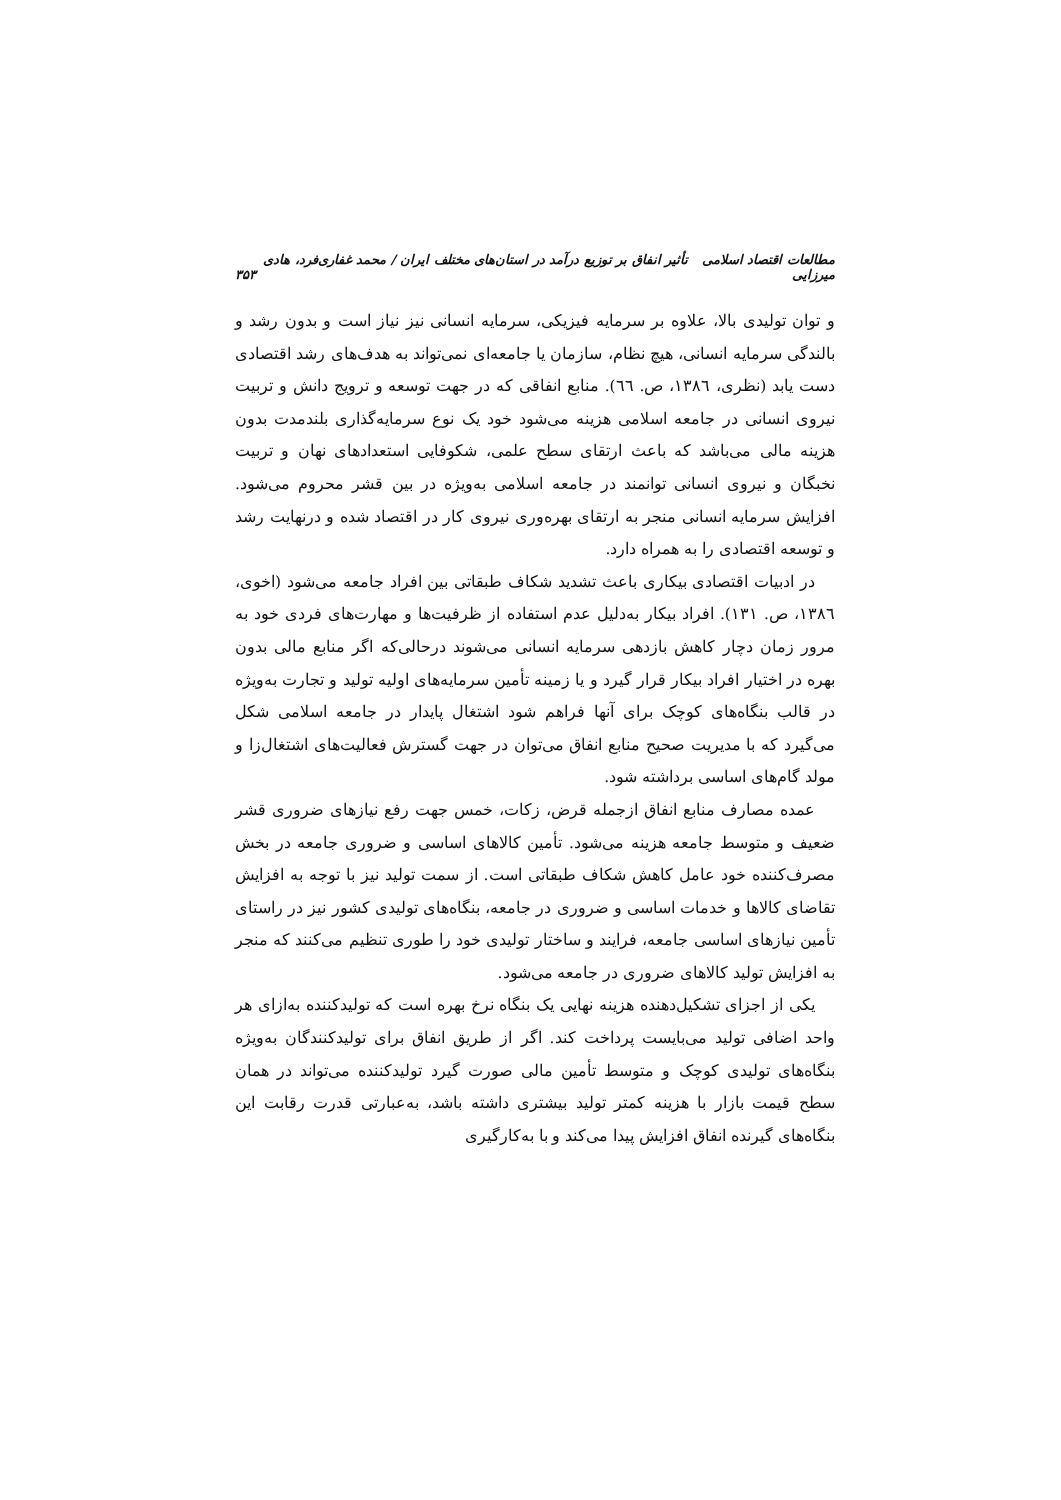مطالعات اقتصاد اسلامی تأثیر انفاق بر توزیع درآمد در استان‌های مختلف ایران / محمد غفاری‌فرد، هادی میرزایی ۳۵۳
و توان تولیدی بالا، علاوه بر سرمایه فیزیکی، سرمایه انسانی نیز نیاز است و بدون رشد و بالندگی سرمایه انسانی، هیچ نظام، سازمان یا جامعه‌ای نمی‌تواند به هدف‌های رشد اقتصادی دست یابد (نظری، ۱۳۸٦، ص. ٦٦). منابع انفاقی که در جهت توسعه و ترویج دانش و تربیت نیروی انسانی در جامعه اسلامی هزینه می‌شود خود یک نوع سرمایه‌گذاری بلندمدت بدون هزینه مالی می‌باشد که باعث ارتقای سطح علمی، شکوفایی استعدادهای نهان و تربیت نخبگان و نیروی انسانی توانمند در جامعه اسلامی به‌ویژه در بین قشر محروم می‌شود. افزایش سرمایه انسانی منجر به ارتقای بهره‌وری نیروی کار در اقتصاد شده و درنهایت رشد و توسعه اقتصادی را به همراه دارد.
در ادبیات اقتصادی بیکاری باعث تشدید شکاف طبقاتی بین افراد جامعه می‌شود (اخوی، ۱۳۸٦، ص. ۱۳۱). افراد بیکار به‌دلیل عدم استفاده از ظرفیت‌ها و مهارت‌های فردی خود به مرور زمان دچار کاهش بازدهی سرمایه انسانی می‌شوند درحالی‌که اگر منابع مالی بدون بهره در اختیار افراد بیکار قرار گیرد و یا زمینه تأمین سرمایه‌های اولیه تولید و تجارت به‌ویژه در قالب بنگاه‌های کوچک برای آنها فراهم شود اشتغال پایدار در جامعه اسلامی شکل می‌گیرد که با مدیریت صحیح منابع انفاق می‌توان در جهت گسترش فعالیت‌های اشتغال‌زا و مولد گام‌های اساسی برداشته شود.
عمده مصارف منابع انفاق ازجمله قرض، زکات، خمس جهت رفع نیازهای ضروری قشر ضعیف و متوسط جامعه هزینه می‌شود. تأمین کالاهای اساسی و ضروری جامعه در بخش مصرف‌کننده خود عامل کاهش شکاف طبقاتی است. از سمت تولید نیز با توجه به افزایش تقاضای کالاها و خدمات اساسی و ضروری در جامعه، بنگاه‌های تولیدی کشور نیز در راستای تأمین نیازهای اساسی جامعه، فرایند و ساختار تولیدی خود را طوری تنظیم می‌کنند که منجر به افزایش تولید کالاهای ضروری در جامعه می‌شود.
یکی از اجزای تشکیل‌دهنده هزینه نهایی یک بنگاه نرخ بهره است که تولیدکننده به‌ازای هر واحد اضافی تولید می‌بایست پرداخت کند. اگر از طریق انفاق برای تولیدکنندگان به‌ویژه بنگاه‌های تولیدی کوچک و متوسط تأمین مالی صورت گیرد تولیدکننده می‌تواند در همان سطح قیمت بازار با هزینه کمتر تولید بیشتری داشته باشد، به‌عبارتی قدرت رقابت این بنگاه‌های گیرنده انفاق افزایش پیدا می‌کند و با به‌کارگیری